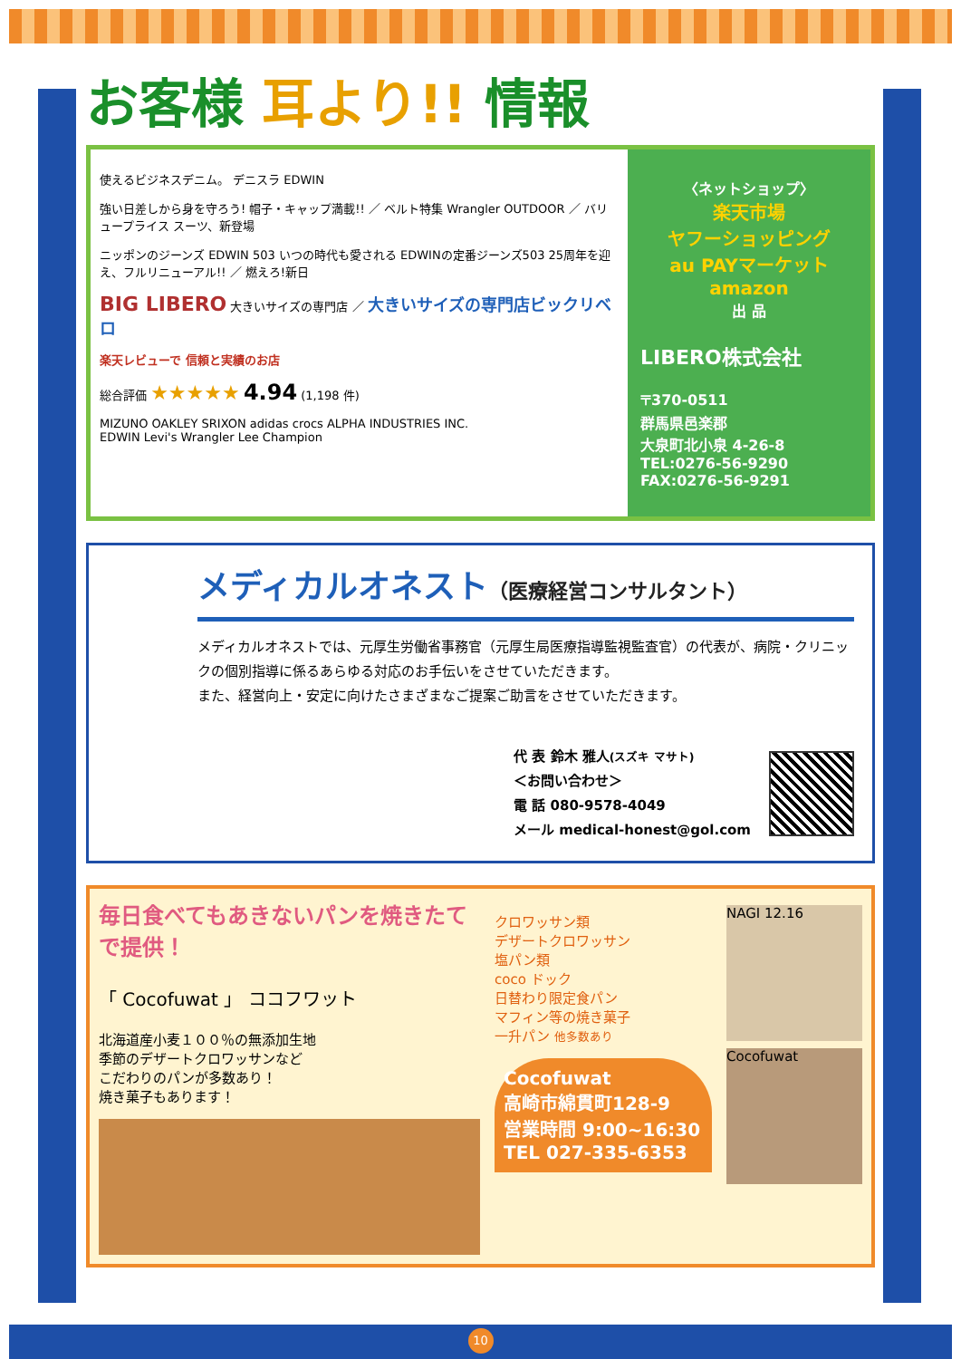お客様 耳より!! 情報
使えるビジネスデニム。 デニスラ EDWIN
強い日差しから身を守ろう! 帽子・キャップ満載!! ／ ベルト特集 Wrangler OUTDOOR ／ バリュープライス スーツ、新登場
ニッポンのジーンズ EDWIN 503 いつの時代も愛される EDWINの定番ジーンズ503 25周年を迎え、フルリニューアル!! ／ 燃えろ!新日
BIG LIBERO 大きいサイズの専門店 ／ 大きいサイズの専門店ビックリベロ
楽天レビューで 信頼と実績のお店
総合評価 ★★★★★ 4.94 (1,198 件)
MIZUNO OAKLEY SRIXON adidas crocs ALPHA INDUSTRIES INC.
EDWIN Levi's Wrangler Lee Champion
〈ネットショップ〉
楽天市場
ヤフーショッピング
au PAYマーケット
amazon
出 品
LIBERO株式会社
〒370-0511
群馬県邑楽郡
大泉町北小泉 4-26-8
TEL:0276-56-9290
FAX:0276-56-9291
メディカルオネスト（医療経営コンサルタント）
メディカルオネストでは、元厚生労働省事務官（元厚生局医療指導監視監査官）の代表が、病院・クリニックの個別指導に係るあらゆる対応のお手伝いをさせていただきます。
また、経営向上・安定に向けたさまざまなご提案ご助言をさせていただきます。
代 表 鈴木 雅人(スズキ マサト)
＜お問い合わせ＞
電 話 080-9578-4049
メール medical-honest@gol.com
毎日食べてもあきないパンを焼きたてで提供！
「 Cocofuwat 」 ココフワット
北海道産小麦１００％の無添加生地
季節のデザートクロワッサンなど
こだわりのパンが多数あり！
焼き菓子もあります！
クロワッサン類
デザートクロワッサン
塩パン類
coco ドック
日替わり限定食パン
マフィン等の焼き菓子
一升パン 他多数あり
Cocofuwat
高崎市綿貫町128-9
営業時間 9:00~16:30
TEL 027-335-6353
NAGI 12.16
Cocofuwat
10